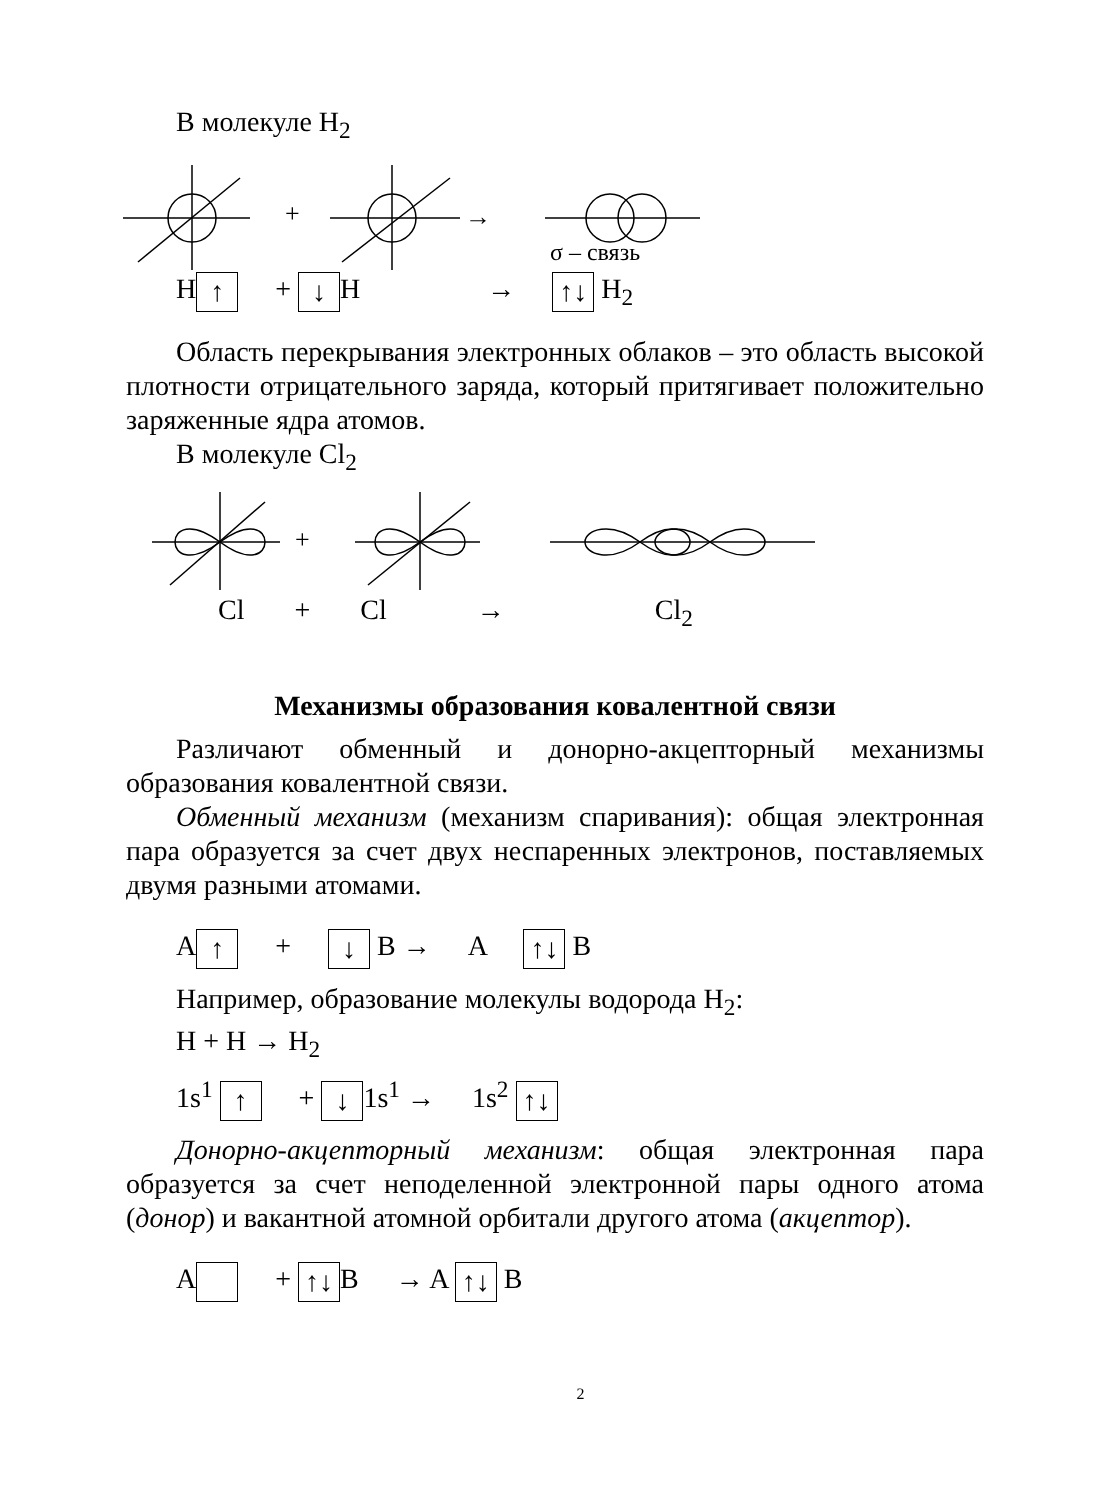В молекуле H<sub>2</sub>
+
→
σ – связь
H ↑ + ↓ H → ↑↓ H<sub>2</sub>
Область перекрывания электронных облаков – это область высокой плотности отрицательного заряда, который притягивает положительно заряженные ядра атомов.
В молекуле Cl<sub>2</sub>
+
Cl + Cl → Cl<sub>2</sub>
Механизмы образования ковалентной связи
Различают обменный и донорно-акцепторный механизмы образования ковалентной связи.
Обменный механизм (механизм спаривания): общая электронная пара образуется за счет двух неспаренных электронов, поставляемых двумя разными атомами.
A ↑ + ↓ B → A ↑↓ B
Например, образование молекулы водорода H<sub>2</sub>:
H + H → H<sub>2</sub>
1s<sup>1</sup> ↑ + ↓ 1s<sup>1</sup> → 1s<sup>2</sup> ↑↓
Донорно-акцепторный механизм: общая электронная пара образуется за счет неподеленной электронной пары одного атома (донор) и вакантной атомной орбитали другого атома (акцептор).
A + ↑↓ B → A ↑↓ B
2